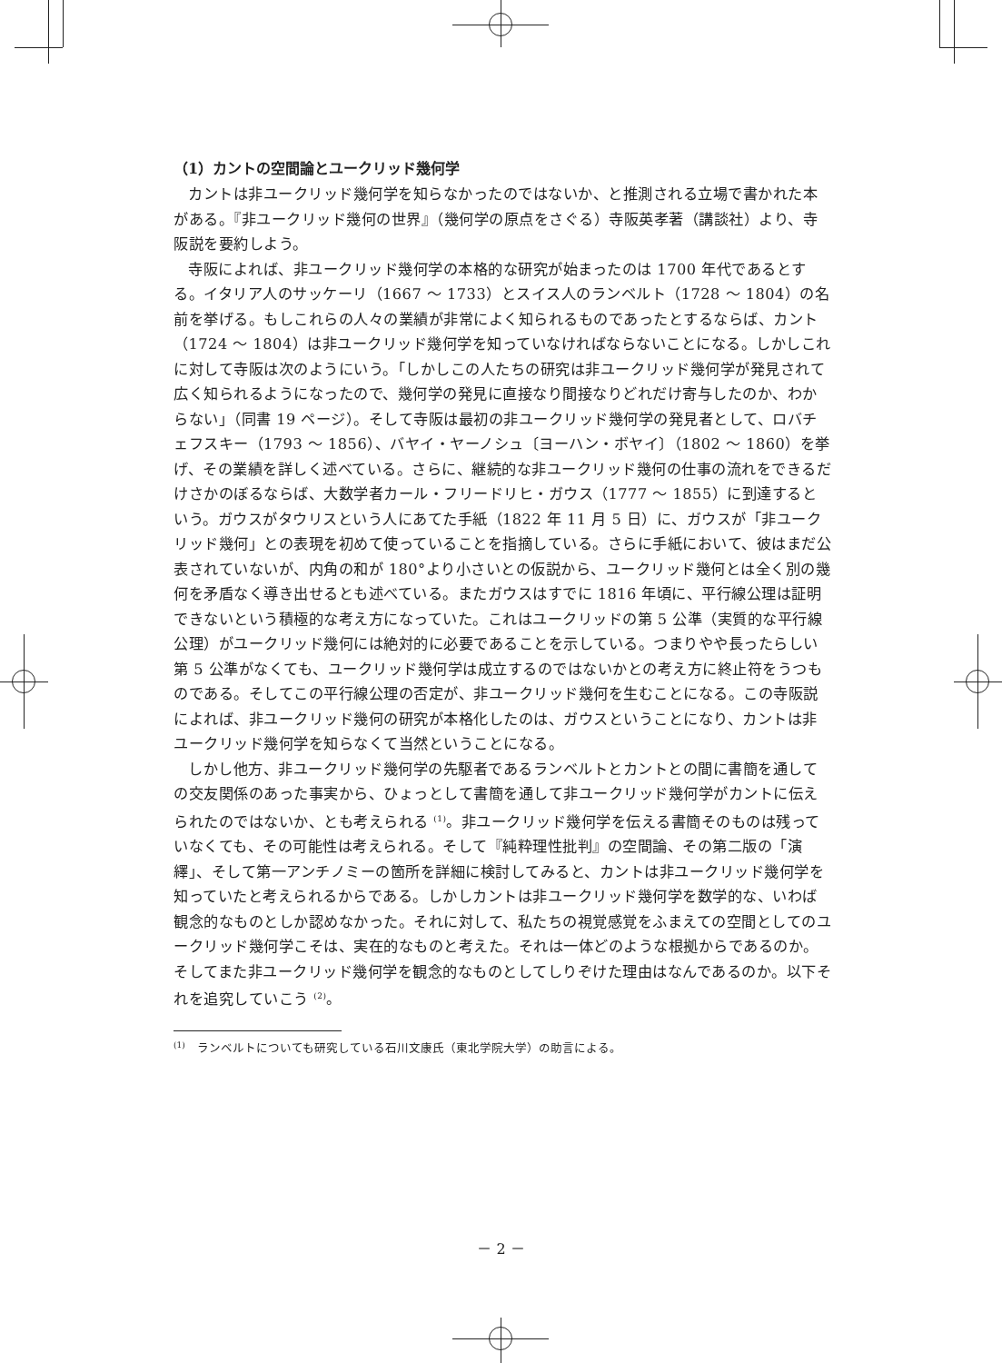（1）カントの空間論とユークリッド幾何学
カントは非ユークリッド幾何学を知らなかったのではないか、と推測される立場で書かれた本がある。『非ユークリッド幾何の世界』（幾何学の原点をさぐる）寺阪英孝著（講談社）より、寺阪説を要約しよう。
寺阪によれば、非ユークリッド幾何学の本格的な研究が始まったのは 1700 年代であるとする。イタリア人のサッケーリ（1667 ～ 1733）とスイス人のランベルト（1728 ～ 1804）の名前を挙げる。もしこれらの人々の業績が非常によく知られるものであったとするならば、カント（1724 ～ 1804）は非ユークリッド幾何学を知っていなければならないことになる。しかしこれに対して寺阪は次のようにいう。「しかしこの人たちの研究は非ユークリッド幾何学が発見されて広く知られるようになったので、幾何学の発見に直接なり間接なりどれだけ寄与したのか、わからない」（同書 19 ページ）。そして寺阪は最初の非ユークリッド幾何学の発見者として、ロバチェフスキー（1793 ～ 1856）、バヤイ・ヤーノシュ〔ヨーハン・ボヤイ〕（1802 ～ 1860）を挙げ、その業績を詳しく述べている。さらに、継続的な非ユークリッド幾何の仕事の流れをできるだけさかのぼるならば、大数学者カール・フリードリヒ・ガウス（1777 ～ 1855）に到達するという。ガウスがタウリスという人にあてた手紙（1822 年 11 月 5 日）に、ガウスが「非ユークリッド幾何」との表現を初めて使っていることを指摘している。さらに手紙において、彼はまだ公表されていないが、内角の和が 180°より小さいとの仮説から、ユークリッド幾何とは全く別の幾何を矛盾なく導き出せるとも述べている。またガウスはすでに 1816 年頃に、平行線公理は証明できないという積極的な考え方になっていた。これはユークリッドの第 5 公準（実質的な平行線公理）がユークリッド幾何には絶対的に必要であることを示している。つまりやや長ったらしい第 5 公準がなくても、ユークリッド幾何学は成立するのではないかとの考え方に終止符をうつものである。そしてこの平行線公理の否定が、非ユークリッド幾何を生むことになる。この寺阪説によれば、非ユークリッド幾何の研究が本格化したのは、ガウスということになり、カントは非ユークリッド幾何学を知らなくて当然ということになる。
しかし他方、非ユークリッド幾何学の先駆者であるランベルトとカントとの間に書簡を通しての交友関係のあった事実から、ひょっとして書簡を通して非ユークリッド幾何学がカントに伝えられたのではないか、とも考えられる <sup>(1)</sup>。非ユークリッド幾何学を伝える書簡そのものは残っていなくても、その可能性は考えられる。そして『純粋理性批判』の空間論、その第二版の「演繹」、そして第一アンチノミーの箇所を詳細に検討してみると、カントは非ユークリッド幾何学を知っていたと考えられるからである。しかしカントは非ユークリッド幾何学を数学的な、いわば観念的なものとしか認めなかった。それに対して、私たちの視覚感覚をふまえての空間としてのユークリッド幾何学こそは、実在的なものと考えた。それは一体どのような根拠からであるのか。そしてまた非ユークリッド幾何学を観念的なものとしてしりぞけた理由はなんであるのか。以下それを追究していこう <sup>(2)</sup>。
<sup>(1)</sup>　ランベルトについても研究している石川文康氏（東北学院大学）の助言による。
－ 2 －